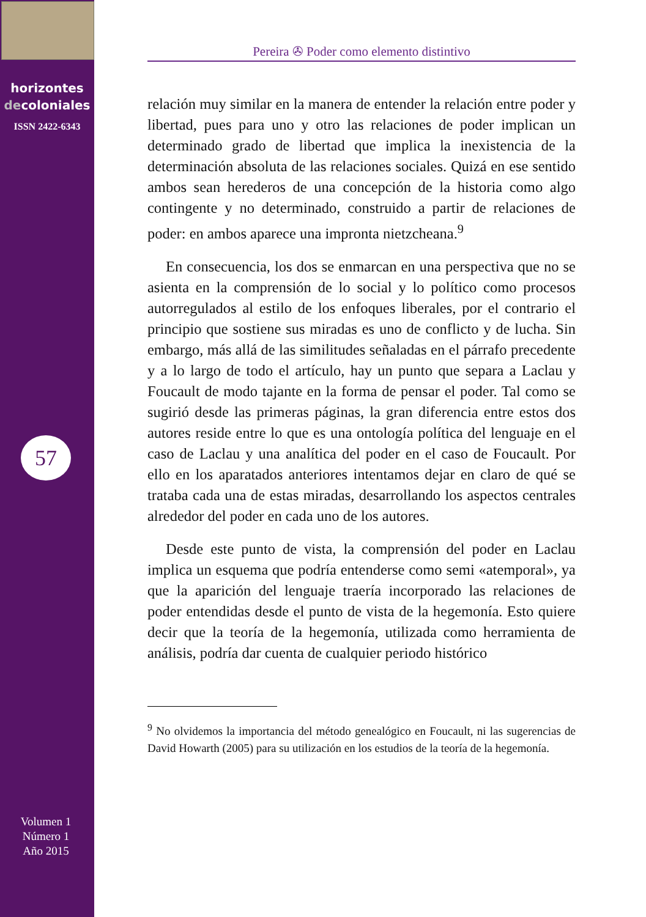horizontes
decoloniales
ISSN 2422-6343
57
Volumen 1
Número 1
Año 2015
Pereira ✇ Poder como elemento distintivo
relación muy similar en la manera de entender la relación entre poder y libertad, pues para uno y otro las relaciones de poder implican un determinado grado de libertad que implica la inexistencia de la determinación absoluta de las relaciones sociales. Quizá en ese sentido ambos sean herederos de una concepción de la historia como algo contingente y no determinado, construido a partir de relaciones de poder: en ambos aparece una impronta nietzcheana.<sup>9</sup>
En consecuencia, los dos se enmarcan en una perspectiva que no se asienta en la comprensión de lo social y lo político como procesos autorregulados al estilo de los enfoques liberales, por el contrario el principio que sostiene sus miradas es uno de conflicto y de lucha. Sin embargo, más allá de las similitudes señaladas en el párrafo precedente y a lo largo de todo el artículo, hay un punto que separa a Laclau y Foucault de modo tajante en la forma de pensar el poder. Tal como se sugirió desde las primeras páginas, la gran diferencia entre estos dos autores reside entre lo que es una ontología política del lenguaje en el caso de Laclau y una analítica del poder en el caso de Foucault. Por ello en los aparatados anteriores intentamos dejar en claro de qué se trataba cada una de estas miradas, desarrollando los aspectos centrales alrededor del poder en cada uno de los autores.
Desde este punto de vista, la comprensión del poder en Laclau implica un esquema que podría entenderse como semi «atemporal», ya que la aparición del lenguaje traería incorporado las relaciones de poder entendidas desde el punto de vista de la hegemonía. Esto quiere decir que la teoría de la hegemonía, utilizada como herramienta de análisis, podría dar cuenta de cualquier periodo histórico
<sup>9</sup> No olvidemos la importancia del método genealógico en Foucault, ni las sugerencias de David Howarth (2005) para su utilización en los estudios de la teoría de la hegemonía.